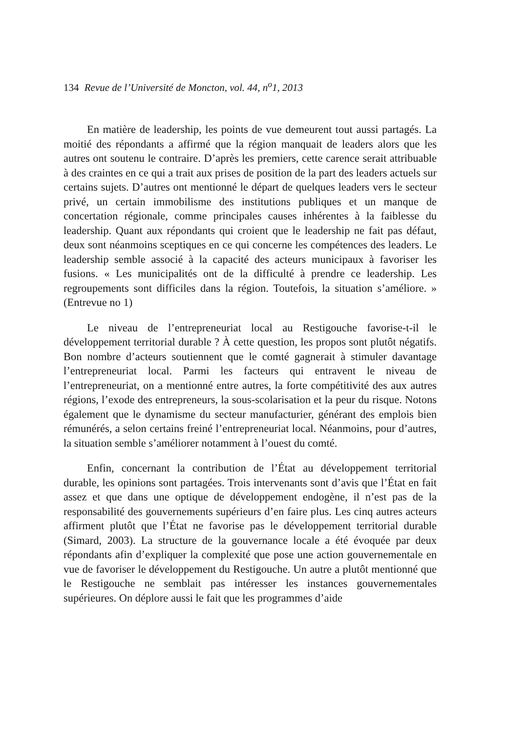134 Revue de l’Université de Moncton, vol. 44, n<sup>o</sup>1, 2013
En matière de leadership, les points de vue demeurent tout aussi partagés. La moitié des répondants a affirmé que la région manquait de leaders alors que les autres ont soutenu le contraire. D’après les premiers, cette carence serait attribuable à des craintes en ce qui a trait aux prises de position de la part des leaders actuels sur certains sujets. D’autres ont mentionné le départ de quelques leaders vers le secteur privé, un certain immobilisme des institutions publiques et un manque de concertation régionale, comme principales causes inhérentes à la faiblesse du leadership. Quant aux répondants qui croient que le leadership ne fait pas défaut, deux sont néanmoins sceptiques en ce qui concerne les compétences des leaders. Le leadership semble associé à la capacité des acteurs municipaux à favoriser les fusions. « Les municipalités ont de la difficulté à prendre ce leadership. Les regroupements sont difficiles dans la région. Toutefois, la situation s’améliore. » (Entrevue no 1)
Le niveau de l’entrepreneuriat local au Restigouche favorise-t-il le développement territorial durable ? À cette question, les propos sont plutôt négatifs. Bon nombre d’acteurs soutiennent que le comté gagnerait à stimuler davantage l’entrepreneuriat local. Parmi les facteurs qui entravent le niveau de l’entrepreneuriat, on a mentionné entre autres, la forte compétitivité des aux autres régions, l’exode des entrepreneurs, la sous-scolarisation et la peur du risque. Notons également que le dynamisme du secteur manufacturier, générant des emplois bien rémunérés, a selon certains freiné l’entrepreneuriat local. Néanmoins, pour d’autres, la situation semble s’améliorer notamment à l’ouest du comté.
Enfin, concernant la contribution de l’État au développement territorial durable, les opinions sont partagées. Trois intervenants sont d’avis que l’État en fait assez et que dans une optique de développement endogène, il n’est pas de la responsabilité des gouvernements supérieurs d’en faire plus. Les cinq autres acteurs affirment plutôt que l’État ne favorise pas le développement territorial durable (Simard, 2003). La structure de la gouvernance locale a été évoquée par deux répondants afin d’expliquer la complexité que pose une action gouvernementale en vue de favoriser le développement du Restigouche. Un autre a plutôt mentionné que le Restigouche ne semblait pas intéresser les instances gouvernementales supérieures. On déplore aussi le fait que les programmes d’aide